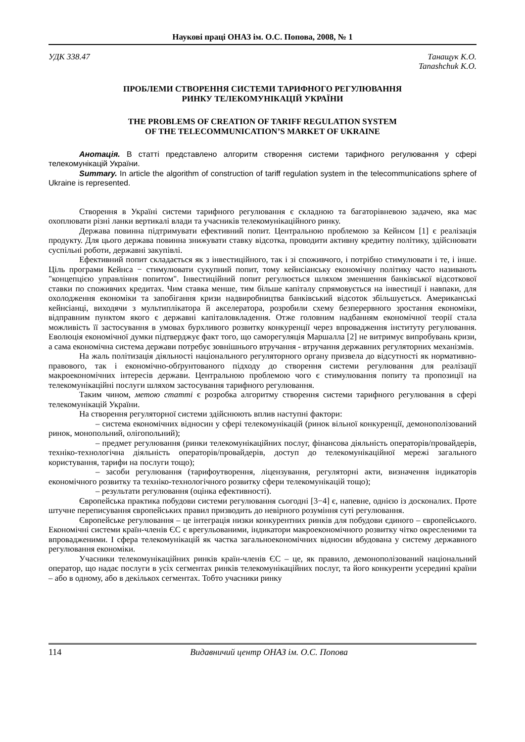Наукові праці ОНАЗ ім. О.С. Попова, 2008, № 1
УДК 338.47 Танащук К.О.
Tanashchuk K.O.
ПРОБЛЕМИ СТВОРЕННЯ СИСТЕМИ ТАРИФНОГО РЕГУЛЮВАННЯ
РИНКУ ТЕЛЕКОМУНІКАЦІЙ УКРАЇНИ
THE PROBLEMS OF CREATION OF TARIFF REGULATION SYSTEM
OF THE TELECOMMUNICATION’S MARKET OF UKRAINE
Анотація. В статті представлено алгоритм створення системи тарифного регулювання у сфері телекомунікацій України.
Summary. In article the algorithm of construction of tariff regulation system in the telecommunications sphere of Ukraine is represented.
Створення в Україні системи тарифного регулювання є складною та багаторівневою задачею, яка має охоплювати різні ланки вертикалі влади та учасників телекомунікаційного ринку.
Держава повинна підтримувати ефективний попит. Центральною проблемою за Кейнсом [1] є реалізація продукту. Для цього держава повинна знижувати ставку відсотка, проводити активну кредитну політику, здійснювати суспільні роботи, державні закупівлі.
Ефективний попит складається як з інвестиційного, так і зі споживчого, і потрібно стимулювати і те, і інше. Ціль програми Кейнса − стимулювати сукупний попит, тому кейнсіанську економічну політику часто називають "концепцією управління попитом". Інвестиційний попит регулюється шляхом зменшення банківської відсоткової ставки по споживчих кредитах. Чим ставка менше, тим більше капіталу спрямовується на інвестиції і навпаки, для охолодження економіки та запобігання кризи надвиробництва банківський відсоток збільшується. Американські кейнсіанці, виходячи з мультиплікатора й акселератора, розробили схему безперервного зростання економіки, відправним пунктом якого є державні капіталовкладення. Отже головним надбанням економічної теорії стала можливість її застосування в умовах бурхливого розвитку конкуренції через впровадження інституту регулювання. Еволюція економічної думки підтверджує факт того, що саморегуляція Маршалла [2] не витримує випробувань кризи, а сама економічна система держави потребує зовнішнього втручання - втручання державних регуляторних механізмів.
На жаль політизація діяльності національного регуляторного органу призвела до відсутності як нормативно-правового, так і економічно-обґрунтованого підходу до створення системи регулювання для реалізації макроекономічних інтересів держави. Центральною проблемою чого є стимулювання попиту та пропозиції на телекомунікаційні послуги шляхом застосування тарифного регулювання.
Таким чином, метою статті є розробка алгоритму створення системи тарифного регулювання в сфері телекомунікацій України.
На створення регуляторної системи здійснюють вплив наступні фактори:
– система економічних відносин у сфері телекомунікацій (ринок вільної конкуренції, демонополізований ринок, монопольний, олігопольний);
– предмет регулювання (ринки телекомунікаційних послуг, фінансова діяльність операторів/провайдерів, техніко-технологічна діяльність операторів/провайдерів, доступ до телекомунікаційної мережі загального користування, тарифи на послуги тощо);
– засоби регулювання (тарифоутворення, ліцензування, регуляторні акти, визначення індикаторів економічного розвитку та техніко-технологічного розвитку сфери телекомунікацій тощо);
– результати регулювання (оцінка ефективності).
Європейська практика побудови системи регулювання сьогодні [3−4] є, напевне, однією із досконалих. Проте штучне переписування європейських правил призводить до невірного розуміння суті регулювання.
Європейське регулювання – це інтеграція низки конкурентних ринків для побудови єдиного – європейського. Економічні системи країн-членів ЄС є врегульованими, індикатори макроекономічного розвитку чітко окресленими та впровадженими. І сфера телекомунікацій як частка загальноекономічних відносин вбудована у систему державного регулювання економіки.
Учасники телекомунікаційних ринків країн-членів ЄС – це, як правило, демонополізований національний оператор, що надає послуги в усіх сегментах ринків телекомунікаційних послуг, та його конкуренти усередині країни – або в одному, або в декількох сегментах. Тобто учасники ринку
114 Видавничий центр ОНАЗ ім. О.С. Попова